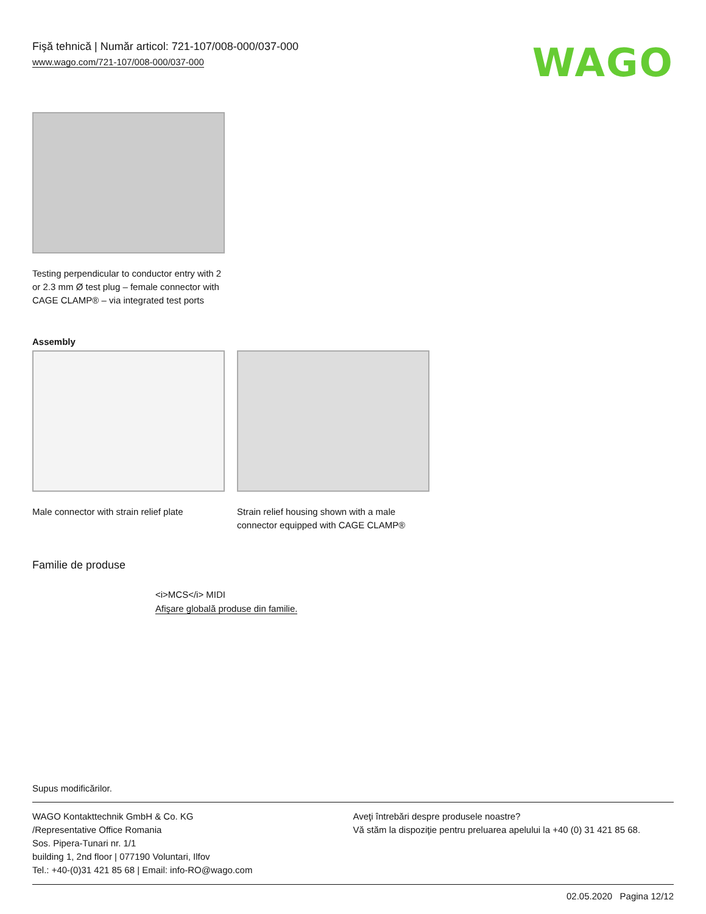Fişă tehnică | Număr articol: 721-107/008-000/037-000
www.wago.com/721-107/008-000/037-000
WAGO
Testing perpendicular to conductor entry with 2 or 2.3 mm Ø test plug – female connector with CAGE CLAMP® – via integrated test ports
Assembly
Male connector with strain relief plate
Strain relief housing shown with a male connector equipped with CAGE CLAMP®
Familie de produse
<i>MCS</i> MIDI
Afişare globală produse din familie.
Supus modificărilor.
WAGO Kontakttechnik GmbH & Co. KG
/Representative Office Romania
Sos. Pipera-Tunari nr. 1/1
building 1, 2nd floor | 077190 Voluntari, Ilfov
Tel.: +40-(0)31 421 85 68 | Email: info-RO@wago.com
Aveţi întrebări despre produsele noastre?
Vă stăm la dispoziţie pentru preluarea apelului la +40 (0) 31 421 85 68.
02.05.2020 Pagina 12/12